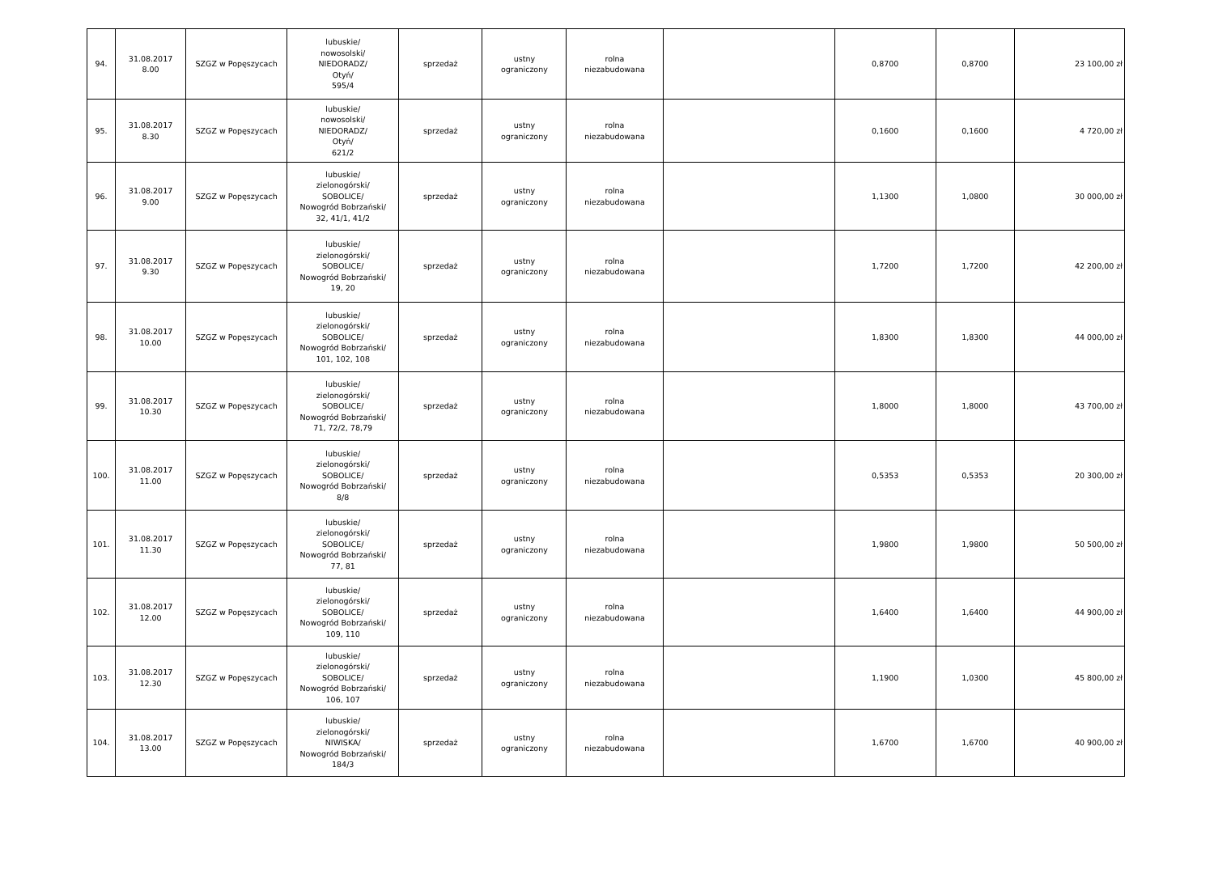| 94. | 31.08.2017 8.00 | SZGZ w Popęszycach | lubuskie/ nowosolski/ NIEDORADZ/ Otyń/ 595/4 | sprzedaż | ustny ograniczony | rolna niezabudowana | | 0,8700 | 0,8700 | 23 100,00 zł |
| 95. | 31.08.2017 8.30 | SZGZ w Popęszycach | lubuskie/ nowosolski/ NIEDORADZ/ Otyń/ 621/2 | sprzedaż | ustny ograniczony | rolna niezabudowana | | 0,1600 | 0,1600 | 4 720,00 zł |
| 96. | 31.08.2017 9.00 | SZGZ w Popęszycach | lubuskie/ zielonogórski/ SOBOLICE/ Nowogród Bobrzański/ 32, 41/1, 41/2 | sprzedaż | ustny ograniczony | rolna niezabudowana | | 1,1300 | 1,0800 | 30 000,00 zł |
| 97. | 31.08.2017 9.30 | SZGZ w Popęszycach | lubuskie/ zielonogórski/ SOBOLICE/ Nowogród Bobrzański/ 19, 20 | sprzedaż | ustny ograniczony | rolna niezabudowana | | 1,7200 | 1,7200 | 42 200,00 zł |
| 98. | 31.08.2017 10.00 | SZGZ w Popęszycach | lubuskie/ zielonogórski/ SOBOLICE/ Nowogród Bobrzański/ 101, 102, 108 | sprzedaż | ustny ograniczony | rolna niezabudowana | | 1,8300 | 1,8300 | 44 000,00 zł |
| 99. | 31.08.2017 10.30 | SZGZ w Popęszycach | lubuskie/ zielonogórski/ SOBOLICE/ Nowogród Bobrzański/ 71, 72/2, 78,79 | sprzedaż | ustny ograniczony | rolna niezabudowana | | 1,8000 | 1,8000 | 43 700,00 zł |
| 100. | 31.08.2017 11.00 | SZGZ w Popęszycach | lubuskie/ zielonogórski/ SOBOLICE/ Nowogród Bobrzański/ 8/8 | sprzedaż | ustny ograniczony | rolna niezabudowana | | 0,5353 | 0,5353 | 20 300,00 zł |
| 101. | 31.08.2017 11.30 | SZGZ w Popęszycach | lubuskie/ zielonogórski/ SOBOLICE/ Nowogród Bobrzański/ 77, 81 | sprzedaż | ustny ograniczony | rolna niezabudowana | | 1,9800 | 1,9800 | 50 500,00 zł |
| 102. | 31.08.2017 12.00 | SZGZ w Popęszycach | lubuskie/ zielonogórski/ SOBOLICE/ Nowogród Bobrzański/ 109, 110 | sprzedaż | ustny ograniczony | rolna niezabudowana | | 1,6400 | 1,6400 | 44 900,00 zł |
| 103. | 31.08.2017 12.30 | SZGZ w Popęszycach | lubuskie/ zielonogórski/ SOBOLICE/ Nowogród Bobrzański/ 106, 107 | sprzedaż | ustny ograniczony | rolna niezabudowana | | 1,1900 | 1,0300 | 45 800,00 zł |
| 104. | 31.08.2017 13.00 | SZGZ w Popęszycach | lubuskie/ zielonogórski/ NIWISKA/ Nowogród Bobrzański/ 184/3 | sprzedaż | ustny ograniczony | rolna niezabudowana | | 1,6700 | 1,6700 | 40 900,00 zł |